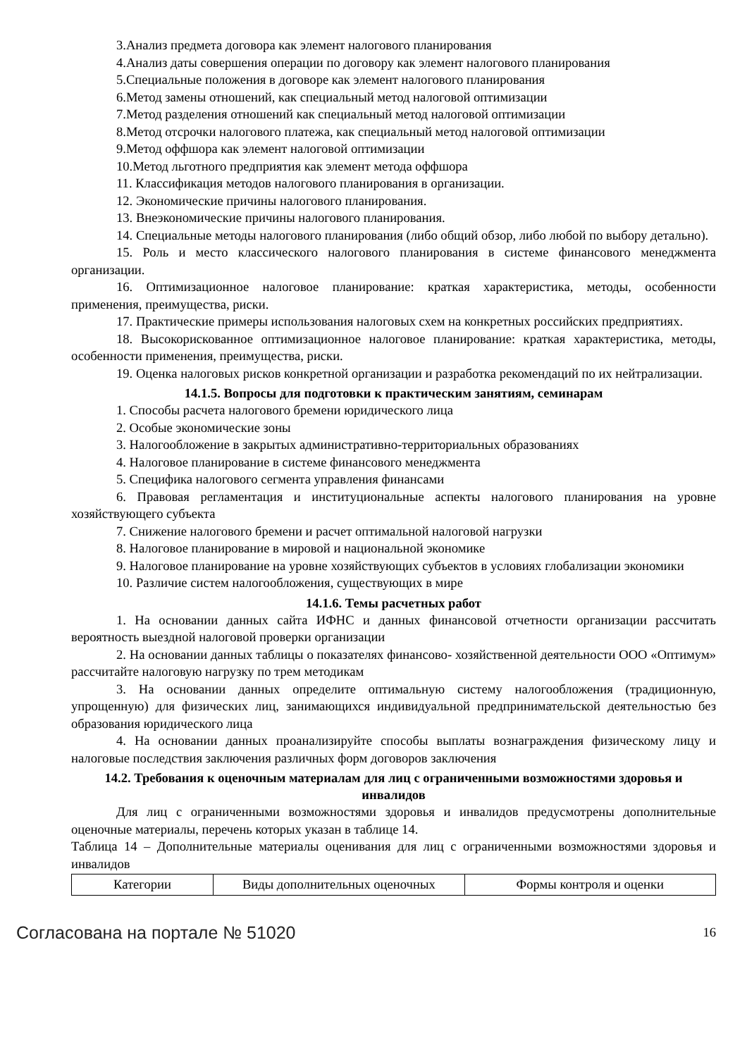3.Анализ предмета договора как элемент налогового планирования
4.Анализ даты совершения операции по договору как элемент налогового планирования
5.Специальные положения в договоре как элемент налогового планирования
6.Метод замены отношений, как специальный метод налоговой оптимизации
7.Метод разделения отношений как специальный метод налоговой оптимизации
8.Метод отсрочки налогового платежа, как специальный метод налоговой оптимизации
9.Метод оффшора как элемент налоговой оптимизации
10.Метод льготного предприятия как элемент метода оффшора
11. Классификация методов налогового планирования в организации.
12. Экономические причины налогового планирования.
13. Внеэкономические причины налогового планирования.
14. Специальные методы налогового планирования (либо общий обзор, либо любой по выбору детально).
15. Роль и место классического налогового планирования в системе финансового менеджмента организации.
16. Оптимизационное налоговое планирование: краткая характеристика, методы, особенности применения, преимущества, риски.
17. Практические примеры использования налоговых схем на конкретных российских предприятиях.
18. Высокорискованное оптимизационное налоговое планирование: краткая характеристика, методы, особенности применения, преимущества, риски.
19. Оценка налоговых рисков конкретной организации и разработка рекомендаций по их нейтрализации.
14.1.5. Вопросы для подготовки к практическим занятиям, семинарам
1. Способы расчета налогового бремени юридического лица
2. Особые экономические зоны
3. Налогообложение в закрытых административно-территориальных образованиях
4. Налоговое планирование в системе финансового менеджмента
5. Специфика налогового сегмента управления финансами
6. Правовая регламентация и институциональные аспекты налогового планирования на уровне хозяйствующего субъекта
7. Снижение налогового бремени и расчет оптимальной налоговой нагрузки
8. Налоговое планирование в мировой и национальной экономике
9. Налоговое планирование на уровне хозяйствующих субъектов в условиях глобализации экономики
10. Различие систем налогообложения, существующих в мире
14.1.6. Темы расчетных работ
1. На основании данных сайта ИФНС и данных финансовой отчетности организации рассчитать вероятность выездной налоговой проверки организации
2. На основании данных таблицы о показателях финансово- хозяйственной деятельности ООО «Оптимум» рассчитайте налоговую нагрузку по трем методикам
3. На основании данных определите оптимальную систему налогообложения (традиционную, упрощенную) для физических лиц, занимающихся индивидуальной предпринимательской деятельностью без образования юридического лица
4. На основании данных проанализируйте способы выплаты вознаграждения физическому лицу и налоговые последствия заключения различных форм договоров заключения
14.2. Требования к оценочным материалам для лиц с ограниченными возможностями здоровья и инвалидов
Для лиц с ограниченными возможностями здоровья и инвалидов предусмотрены дополнительные оценочные материалы, перечень которых указан в таблице 14.
Таблица 14 – Дополнительные материалы оценивания для лиц с ограниченными возможностями здоровья и инвалидов
| Категории | Виды дополнительных оценочных | Формы контроля и оценки |
Согласована на портале № 51020 16